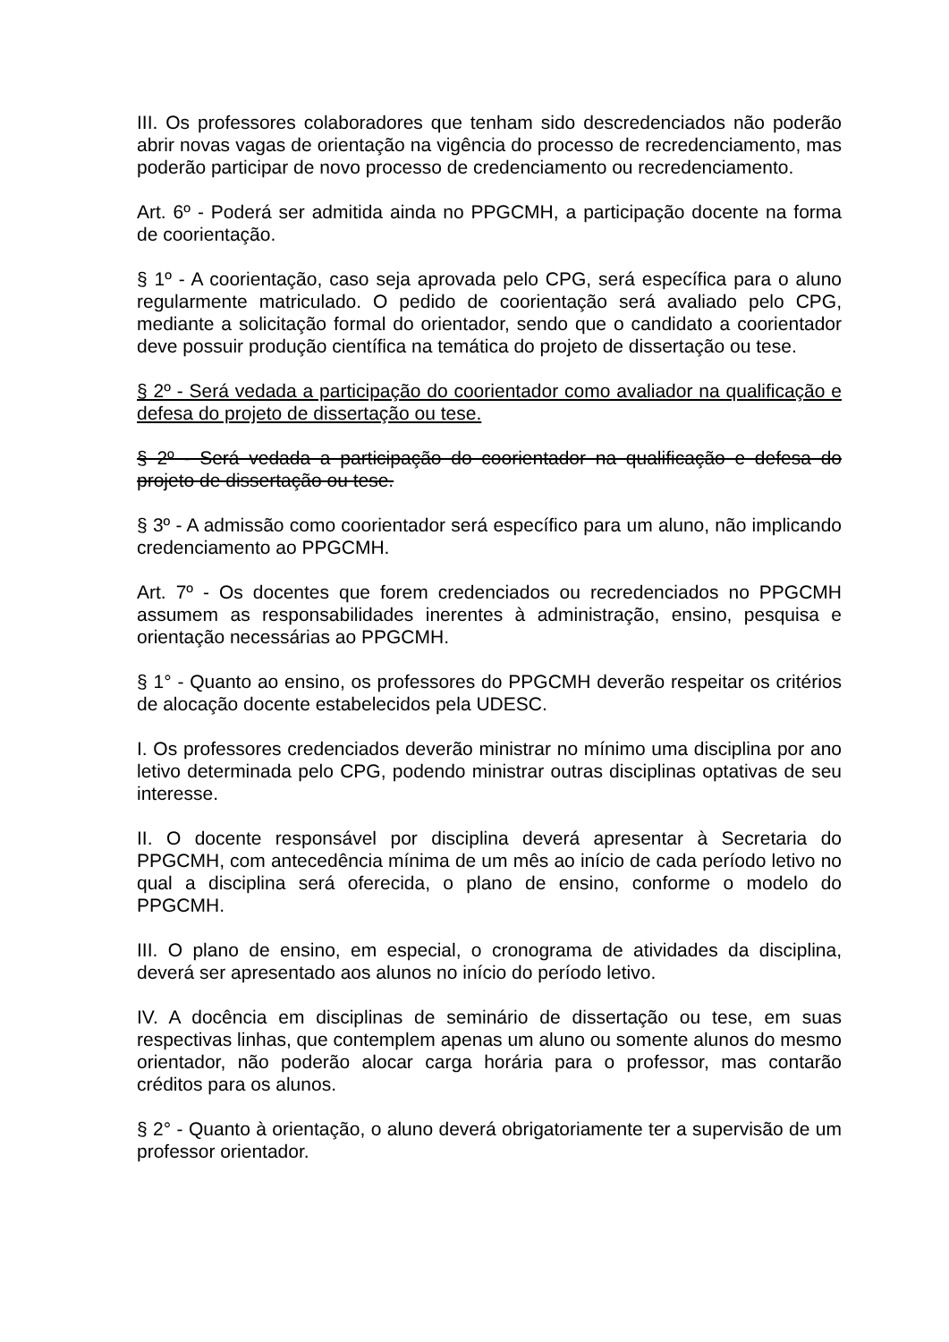III. Os professores colaboradores que tenham sido descredenciados não poderão abrir novas vagas de orientação na vigência do processo de recredenciamento, mas poderão participar de novo processo de credenciamento ou recredenciamento.
Art. 6º - Poderá ser admitida ainda no PPGCMH, a participação docente na forma de coorientação.
§ 1º - A coorientação, caso seja aprovada pelo CPG, será específica para o aluno regularmente matriculado. O pedido de coorientação será avaliado pelo CPG, mediante a solicitação formal do orientador, sendo que o candidato a coorientador deve possuir produção científica na temática do projeto de dissertação ou tese.
§ 2º - Será vedada a participação do coorientador como avaliador na qualificação e defesa do projeto de dissertação ou tese.
§ 2º - Será vedada a participação do coorientador na qualificação e defesa do projeto de dissertação ou tese.
§ 3º - A admissão como coorientador será específico para um aluno, não implicando credenciamento ao PPGCMH.
Art. 7º - Os docentes que forem credenciados ou recredenciados no PPGCMH assumem as responsabilidades inerentes à administração, ensino, pesquisa e orientação necessárias ao PPGCMH.
§ 1° - Quanto ao ensino, os professores do PPGCMH deverão respeitar os critérios de alocação docente estabelecidos pela UDESC.
I. Os professores credenciados deverão ministrar no mínimo uma disciplina por ano letivo determinada pelo CPG, podendo ministrar outras disciplinas optativas de seu interesse.
II. O docente responsável por disciplina deverá apresentar à Secretaria do PPGCMH, com antecedência mínima de um mês ao início de cada período letivo no qual a disciplina será oferecida, o plano de ensino, conforme o modelo do PPGCMH.
III. O plano de ensino, em especial, o cronograma de atividades da disciplina, deverá ser apresentado aos alunos no início do período letivo.
IV. A docência em disciplinas de seminário de dissertação ou tese, em suas respectivas linhas, que contemplem apenas um aluno ou somente alunos do mesmo orientador, não poderão alocar carga horária para o professor, mas contarão créditos para os alunos.
§ 2° - Quanto à orientação, o aluno deverá obrigatoriamente ter a supervisão de um professor orientador.